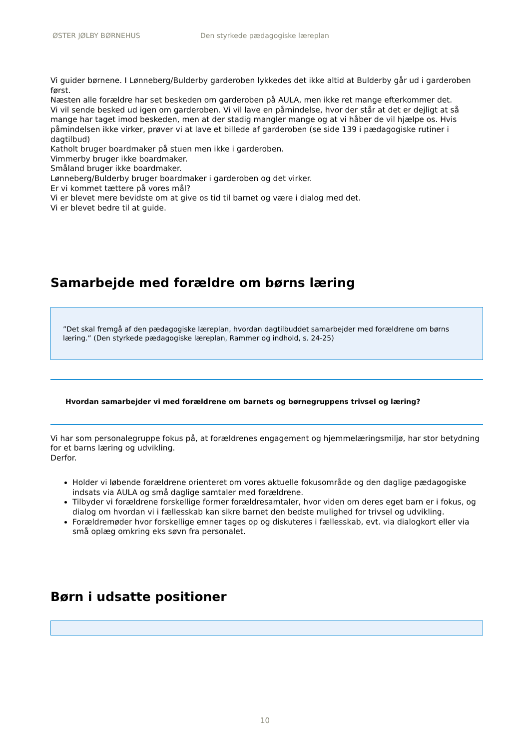ØSTER JØLBY BØRNEHUS Den styrkede pædagogiske læreplan
Vi guider børnene. I Lønneberg/Bulderby garderoben lykkedes det ikke altid at Bulderby går ud i garderoben først.
Næsten alle forældre har set beskeden om garderoben på AULA, men ikke ret mange efterkommer det.
Vi vil sende besked ud igen om garderoben. Vi vil lave en påmindelse, hvor der står at det er dejligt at så mange har taget imod beskeden, men at der stadig mangler mange og at vi håber de vil hjælpe os. Hvis påmindelsen ikke virker, prøver vi at lave et billede af garderoben (se side 139 i pædagogiske rutiner i dagtilbud)
Katholt bruger boardmaker på stuen men ikke i garderoben.
Vimmerby bruger ikke boardmaker.
Småland bruger ikke boardmaker.
Lønneberg/Bulderby bruger boardmaker i garderoben og det virker.
Er vi kommet tættere på vores mål?
Vi er blevet mere bevidste om at give os tid til barnet og være i dialog med det.
Vi er blevet bedre til at guide.
Samarbejde med forældre om børns læring
”Det skal fremgå af den pædagogiske læreplan, hvordan dagtilbuddet samarbejder med forældrene om børns læring.” (Den styrkede pædagogiske læreplan, Rammer og indhold, s. 24-25)
Hvordan samarbejder vi med forældrene om barnets og børnegruppens trivsel og læring?
Vi har som personalegruppe fokus på, at forældrenes engagement og hjemmelæringsmiljø, har stor betydning for et barns læring og udvikling.
Derfor.
Holder vi løbende forældrene orienteret om vores aktuelle fokusområde og den daglige pædagogiske indsats via AULA og små daglige samtaler med forældrene.
Tilbyder vi forældrene forskellige former forældresamtaler, hvor viden om deres eget barn er i fokus, og dialog om hvordan vi i fællesskab kan sikre barnet den bedste mulighed for trivsel og udvikling.
Forældremøder hvor forskellige emner tages op og diskuteres i fællesskab, evt. via dialogkort eller via små oplæg omkring eks søvn fra personalet.
Børn i udsatte positioner
10